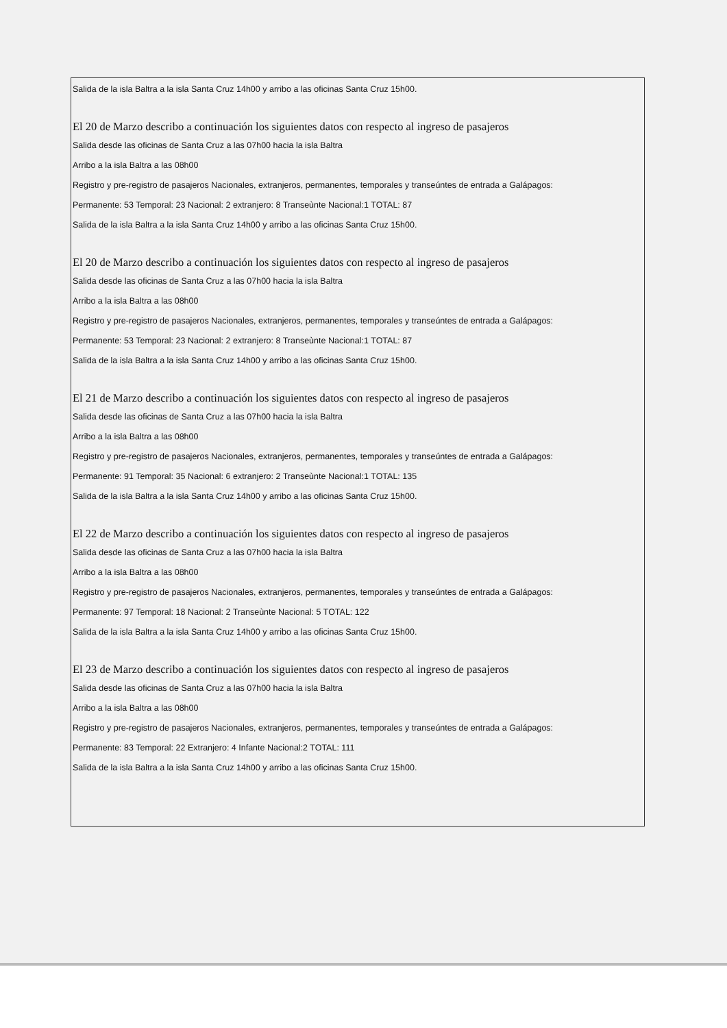Salida de la isla Baltra a la isla Santa Cruz 14h00 y arribo a las oficinas Santa Cruz 15h00.
El 20 de Marzo describo a continuación los siguientes datos con respecto al ingreso de pasajeros
Salida desde las oficinas de Santa Cruz a las 07h00 hacia la isla Baltra
Arribo a la isla Baltra a las 08h00
Registro y pre-registro de pasajeros Nacionales, extranjeros, permanentes, temporales y transeúntes de entrada a Galápagos:
Permanente: 53 Temporal: 23 Nacional: 2 extranjero: 8 Transeùnte Nacional:1 TOTAL: 87
Salida de la isla Baltra a la isla Santa Cruz 14h00 y arribo a las oficinas Santa Cruz 15h00.
El 20 de Marzo describo a continuación los siguientes datos con respecto al ingreso de pasajeros
Salida desde las oficinas de Santa Cruz a las 07h00 hacia la isla Baltra
Arribo a la isla Baltra a las 08h00
Registro y pre-registro de pasajeros Nacionales, extranjeros, permanentes, temporales y transeúntes de entrada a Galápagos:
Permanente: 53 Temporal: 23 Nacional: 2 extranjero: 8 Transeùnte Nacional:1 TOTAL: 87
Salida de la isla Baltra a la isla Santa Cruz 14h00 y arribo a las oficinas Santa Cruz 15h00.
El 21 de Marzo describo a continuación los siguientes datos con respecto al ingreso de pasajeros
Salida desde las oficinas de Santa Cruz a las 07h00 hacia la isla Baltra
Arribo a la isla Baltra a las 08h00
Registro y pre-registro de pasajeros Nacionales, extranjeros, permanentes, temporales y transeúntes de entrada a Galápagos:
Permanente: 91 Temporal: 35 Nacional: 6 extranjero: 2 Transeùnte Nacional:1 TOTAL: 135
Salida de la isla Baltra a la isla Santa Cruz 14h00 y arribo a las oficinas Santa Cruz 15h00.
El 22 de Marzo describo a continuación los siguientes datos con respecto al ingreso de pasajeros
Salida desde las oficinas de Santa Cruz a las 07h00 hacia la isla Baltra
Arribo a la isla Baltra a las 08h00
Registro y pre-registro de pasajeros Nacionales, extranjeros, permanentes, temporales y transeúntes de entrada a Galápagos:
Permanente: 97 Temporal: 18 Nacional: 2 Transeùnte Nacional: 5 TOTAL: 122
Salida de la isla Baltra a la isla Santa Cruz 14h00 y arribo a las oficinas Santa Cruz 15h00.
El 23 de Marzo describo a continuación los siguientes datos con respecto al ingreso de pasajeros
Salida desde las oficinas de Santa Cruz a las 07h00 hacia la isla Baltra
Arribo a la isla Baltra a las 08h00
Registro y pre-registro de pasajeros Nacionales, extranjeros, permanentes, temporales y transeúntes de entrada a Galápagos:
Permanente: 83 Temporal: 22 Extranjero: 4 Infante Nacional:2 TOTAL: 111
Salida de la isla Baltra a la isla Santa Cruz 14h00 y arribo a las oficinas Santa Cruz 15h00.